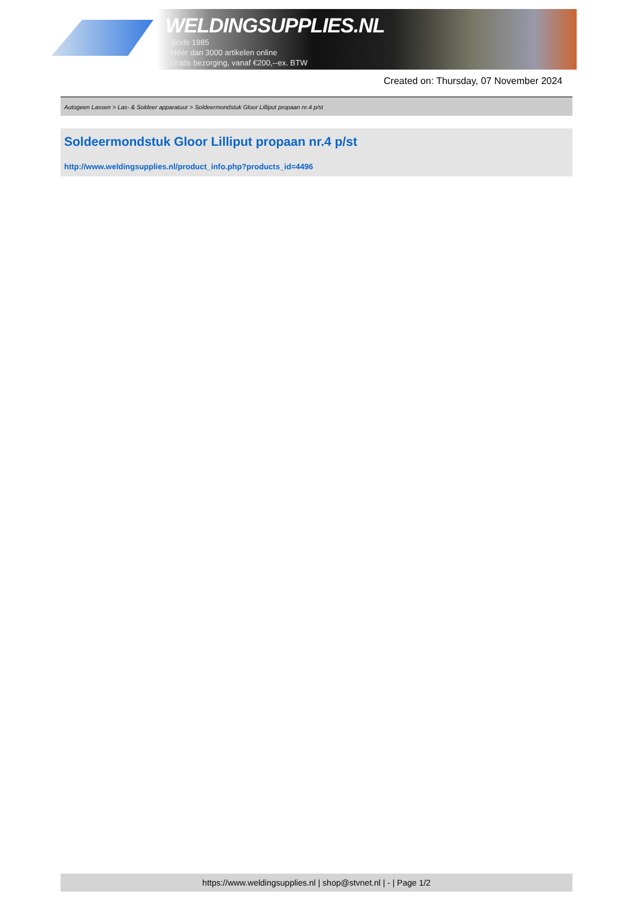WELDINGSUPPLIES.NL
- Sinds 1985
- Méér dan 3000 artikelen online
- Gratis bezorging, vanaf €200,--ex. BTW
Created on: Thursday, 07 November 2024
Autogeen Lassen > Las- & Soldeer apparatuur > Soldeermondstuk Gloor Lilliput propaan nr.4 p/st
Soldeermondstuk Gloor Lilliput propaan nr.4 p/st
http://www.weldingsupplies.nl/product_info.php?products_id=4496
https://www.weldingsupplies.nl | shop@stvnet.nl | - | Page 1/2